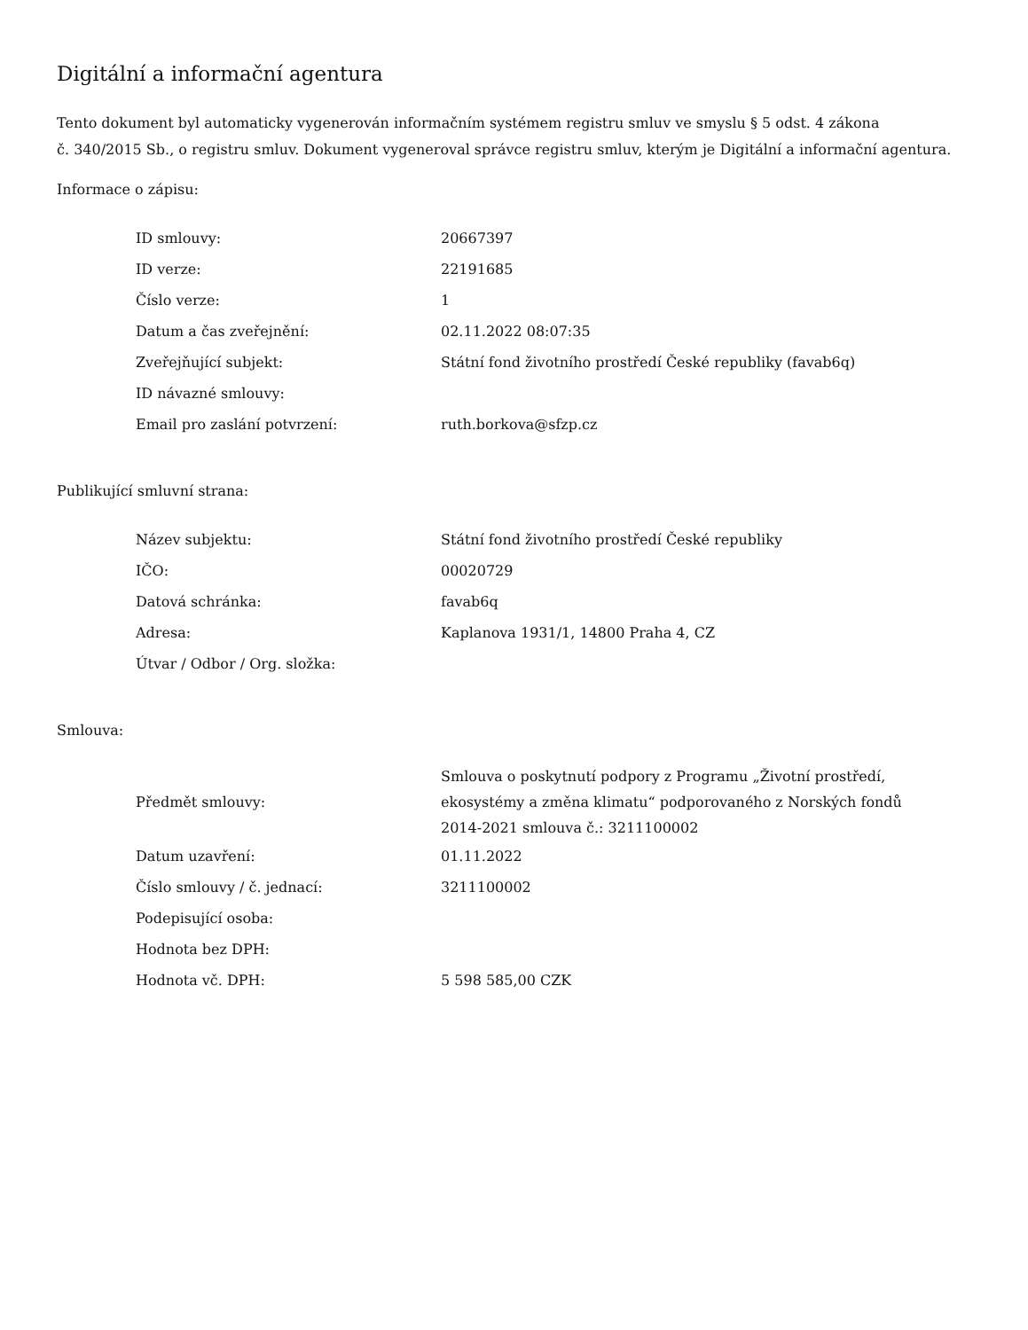Digitální a informační agentura
Tento dokument byl automaticky vygenerován informačním systémem registru smluv ve smyslu § 5 odst. 4 zákona
č. 340/2015 Sb., o registru smluv. Dokument vygeneroval správce registru smluv, kterým je Digitální a informační agentura.
Informace o zápisu:
| ID smlouvy: | 20667397 |
| ID verze: | 22191685 |
| Číslo verze: | 1 |
| Datum a čas zveřejnění: | 02.11.2022 08:07:35 |
| Zveřejňující subjekt: | Státní fond životního prostředí České republiky (favab6q) |
| ID návazné smlouvy: | |
| Email pro zaslání potvrzení: | ruth.borkova@sfzp.cz |
Publikující smluvní strana:
| Název subjektu: | Státní fond životního prostředí České republiky |
| IČO: | 00020729 |
| Datová schránka: | favab6q |
| Adresa: | Kaplanova 1931/1, 14800 Praha 4, CZ |
| Útvar / Odbor / Org. složka: | |
Smlouva:
| Předmět smlouvy: | Smlouva o poskytnutí podpory z Programu „Životní prostředí, ekosystémy a změna klimatu“ podporovaného z Norských fondů 2014-2021 smlouva č.: 3211100002 |
| Datum uzavření: | 01.11.2022 |
| Číslo smlouvy / č. jednací: | 3211100002 |
| Podepisující osoba: | |
| Hodnota bez DPH: | |
| Hodnota vč. DPH: | 5 598 585,00 CZK |